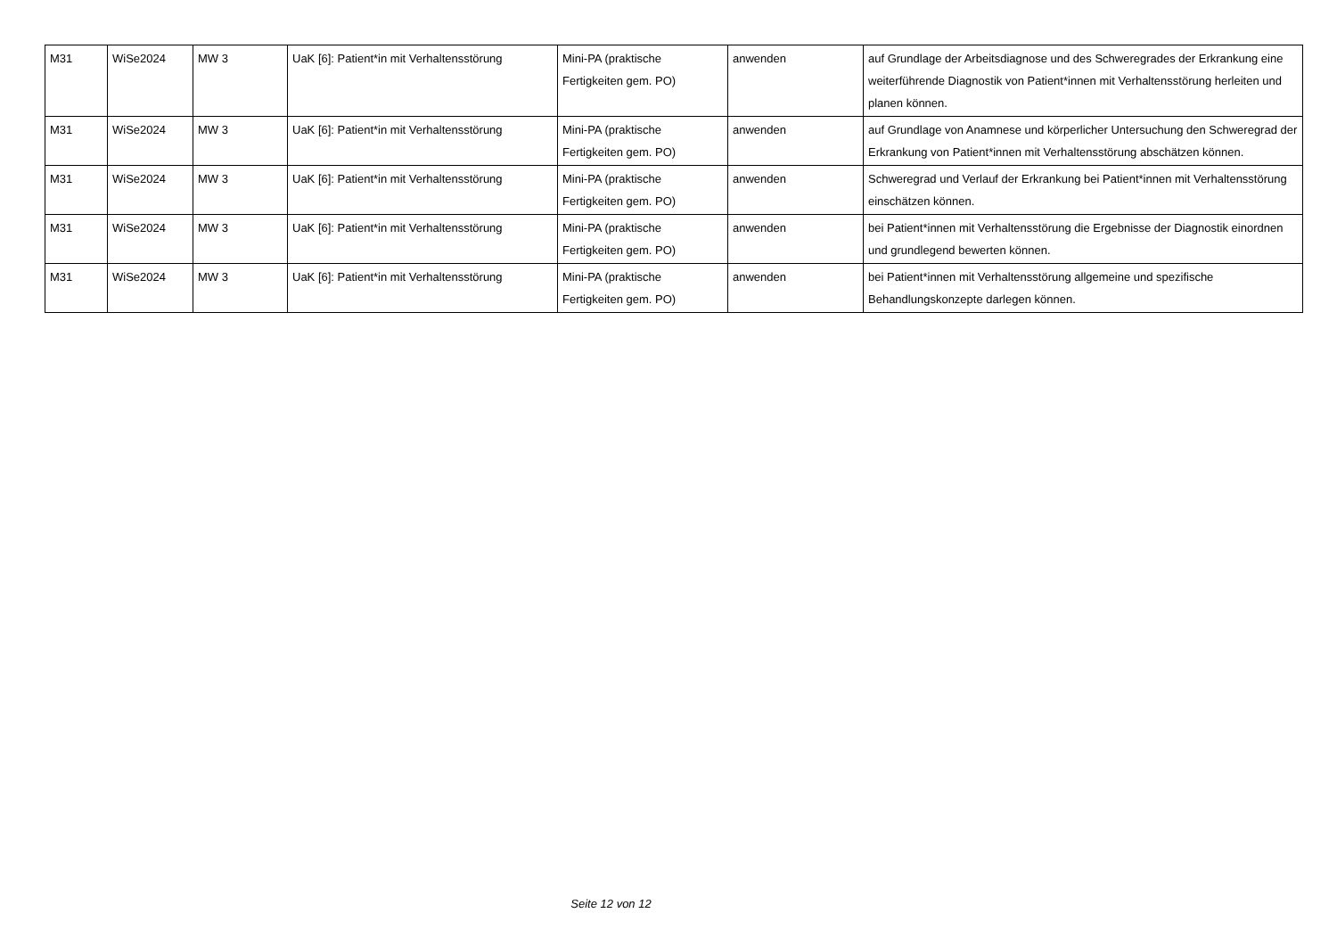| M31 | WiSe2024 | MW 3 | UaK [6]: Patient*in mit Verhaltensstörung | Mini-PA (praktische Fertigkeiten gem. PO) | anwenden | auf Grundlage der Arbeitsdiagnose und des Schweregrades der Erkrankung eine weiterführende Diagnostik von Patient*innen mit Verhaltensstörung herleiten und planen können. |
| M31 | WiSe2024 | MW 3 | UaK [6]: Patient*in mit Verhaltensstörung | Mini-PA (praktische Fertigkeiten gem. PO) | anwenden | auf Grundlage von Anamnese und körperlicher Untersuchung den Schweregrad der Erkrankung von Patient*innen mit Verhaltensstörung abschätzen können. |
| M31 | WiSe2024 | MW 3 | UaK [6]: Patient*in mit Verhaltensstörung | Mini-PA (praktische Fertigkeiten gem. PO) | anwenden | Schweregrad und Verlauf der Erkrankung bei Patient*innen mit Verhaltensstörung einschätzen können. |
| M31 | WiSe2024 | MW 3 | UaK [6]: Patient*in mit Verhaltensstörung | Mini-PA (praktische Fertigkeiten gem. PO) | anwenden | bei Patient*innen mit Verhaltensstörung die Ergebnisse der Diagnostik einordnen und grundlegend bewerten können. |
| M31 | WiSe2024 | MW 3 | UaK [6]: Patient*in mit Verhaltensstörung | Mini-PA (praktische Fertigkeiten gem. PO) | anwenden | bei Patient*innen mit Verhaltensstörung allgemeine und spezifische Behandlungskonzepte darlegen können. |
Seite 12 von 12